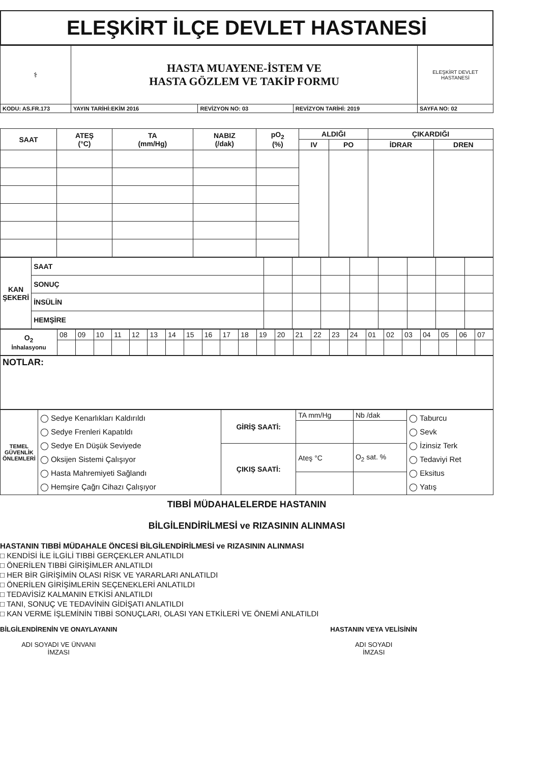ELEŞKİRT İLÇE DEVLET HASTANESİ
| ⚕ | HASTA MUAYENE-İSTEM VE HASTA GÖZLEM VE TAKİP FORMU | | | ELEŞKİRT DEVLET HASTANESİ |
| KODU: AS.FR.173 | YAYIN TARİHİ:EKİM 2016 | REVİZYON NO: 03 | REVİZYON TARİHİ: 2019 | SAYFA NO: 02 |
| SAAT | ATEŞ (°C) | TA (mm/Hg) | NABIZ (/dak) | pO<sub>2</sub> (%) | ALDIĞI | | ÇIKARDIĞI | |
| --- | --- | --- | --- | --- | --- | --- | --- | --- |
| | | | | | IV | PO | İDRAR | DREN |
| KAN ŞEKERİ | SAAT | | | | | | | | |
| | SONUÇ | | | | | | | | |
| | İNSÜLİN | | | | | | | | |
| | HEMŞİRE | | | | | | | | |
| O<sub>2</sub> İnhalasyonu | 08 | 09 | 10 | 11 | 12 | 13 | 14 | 15 | 16 | 17 | 18 | 19 | 20 | 21 | 22 | 23 | 24 | 01 | 02 | 03 | 04 | 05 | 06 | 07 |
| NOTLAR: |
| TEMEL GÜVENLİK ÖNLEMLERİ | ◯ Sedye Kenarlıkları Kaldırıldı ◯ Sedye Frenleri Kapatıldı ◯ Sedye En Düşük Seviyede ◯ Oksijen Sistemi Çalışıyor ◯ Hasta Mahremiyeti Sağlandı ◯ Hemşire Çağrı Cihazı Çalışıyor | GİRİŞ SAATİ: | TA mm/Hg | Nb /dak | ◯ Taburcu ◯ Sevk ◯ İzinsiz Terk ◯ Tedaviyi Ret ◯ Eksitus ◯ Yatış |
| | | ÇIKIŞ SAATİ: | Ateş °C | O<sub>2</sub> sat. % | |
TIBBİ MÜDAHALELERDE HASTANIN
BİLGİLENDİRİLMESİ ve RIZASININ ALINMASI
HASTANIN TIBBİ MÜDAHALE ÖNCESİ BİLGİLENDİRİLMESİ ve RIZASININ ALINMASI
□ KENDİSİ İLE İLGİLİ TIBBİ GERÇEKLER ANLATILDI
□ ÖNERİLEN TIBBİ GİRİŞİMLER ANLATILDI
□ HER BİR GİRİŞİMİN OLASI RİSK VE YARARLARI ANLATILDI
□ ÖNERİLEN GİRİŞİMLERİN SEÇENEKLERİ ANLATILDI
□ TEDAVİSİZ KALMANIN ETKİSİ ANLATILDI
□ TANI, SONUÇ VE TEDAVİNİN GİDİŞATI ANLATILDI
□ KAN VERME İŞLEMİNİN TIBBİ SONUÇLARI, OLASI YAN ETKİLERİ VE ÖNEMİ ANLATILDI
BİLGİLENDİRENİN VE ONAYLAYANIN
ADI SOYADI VE ÜNVANI
İMZASI
HASTANIN VEYA VELİSİNİN
ADI SOYADI
İMZASI